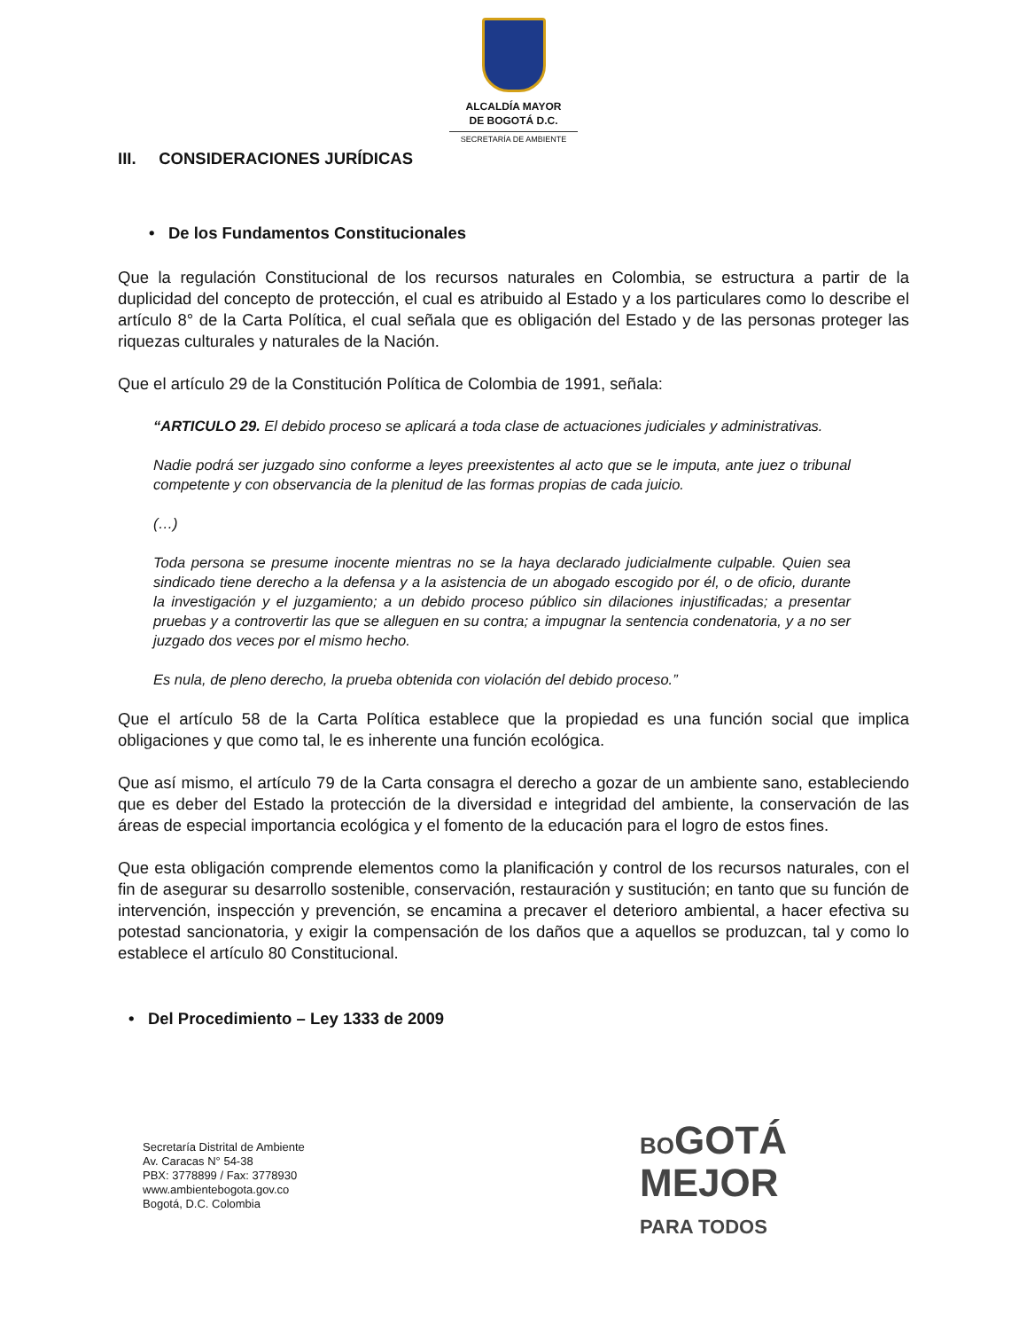ALCALDÍA MAYOR
DE BOGOTÁ D.C.
SECRETARÍA DE AMBIENTE
III. CONSIDERACIONES JURÍDICAS
• De los Fundamentos Constitucionales
Que la regulación Constitucional de los recursos naturales en Colombia, se estructura a partir de la duplicidad del concepto de protección, el cual es atribuido al Estado y a los particulares como lo describe el artículo 8° de la Carta Política, el cual señala que es obligación del Estado y de las personas proteger las riquezas culturales y naturales de la Nación.
Que el artículo 29 de la Constitución Política de Colombia de 1991, señala:
“ARTICULO 29. El debido proceso se aplicará a toda clase de actuaciones judiciales y administrativas.
Nadie podrá ser juzgado sino conforme a leyes preexistentes al acto que se le imputa, ante juez o tribunal competente y con observancia de la plenitud de las formas propias de cada juicio.
(…)
Toda persona se presume inocente mientras no se la haya declarado judicialmente culpable. Quien sea sindicado tiene derecho a la defensa y a la asistencia de un abogado escogido por él, o de oficio, durante la investigación y el juzgamiento; a un debido proceso público sin dilaciones injustificadas; a presentar pruebas y a controvertir las que se alleguen en su contra; a impugnar la sentencia condenatoria, y a no ser juzgado dos veces por el mismo hecho.
Es nula, de pleno derecho, la prueba obtenida con violación del debido proceso.”
Que el artículo 58 de la Carta Política establece que la propiedad es una función social que implica obligaciones y que como tal, le es inherente una función ecológica.
Que así mismo, el artículo 79 de la Carta consagra el derecho a gozar de un ambiente sano, estableciendo que es deber del Estado la protección de la diversidad e integridad del ambiente, la conservación de las áreas de especial importancia ecológica y el fomento de la educación para el logro de estos fines.
Que esta obligación comprende elementos como la planificación y control de los recursos naturales, con el fin de asegurar su desarrollo sostenible, conservación, restauración y sustitución; en tanto que su función de intervención, inspección y prevención, se encamina a precaver el deterioro ambiental, a hacer efectiva su potestad sancionatoria, y exigir la compensación de los daños que a aquellos se produzcan, tal y como lo establece el artículo 80 Constitucional.
• Del Procedimiento – Ley 1333 de 2009
Secretaría Distrital de Ambiente
Av. Caracas N° 54-38
PBX: 3778899 / Fax: 3778930
www.ambientebogota.gov.co
Bogotá, D.C. Colombia
BOGOTÁ
MEJOR
PARA TODOS